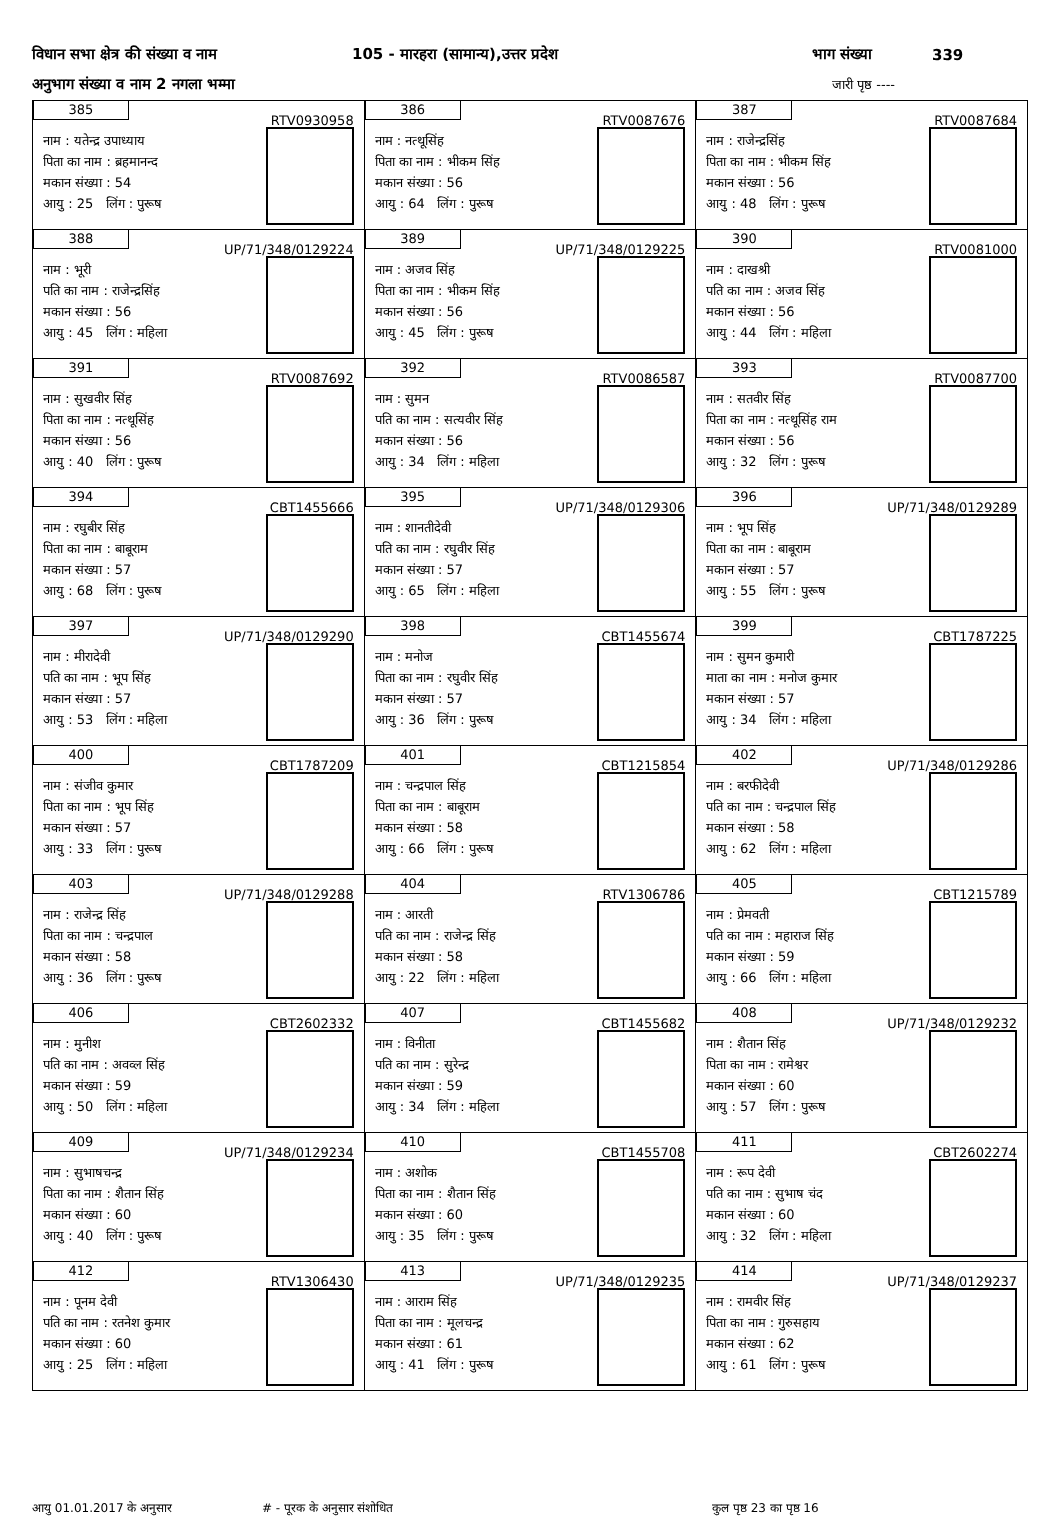विधान सभा क्षेत्र की संख्या व नाम 105 - मारहरा (सामान्य),उत्तर प्रदेश भाग संख्या 339
अनुभाग संख्या व नाम 2 नगला भम्मा जारी पृष्ठ ----
| 385 RTV0930958 नाम : यतेन्द्र उपाध्याय पिता का नाम : ब्रहमानन्द मकान संख्या : 54 आयु : 25 लिंग : पुरूष | 386 RTV0087676 नाम : नत्थूसिंह पिता का नाम : भीकम सिंह मकान संख्या : 56 आयु : 64 लिंग : पुरूष | 387 RTV0087684 नाम : राजेन्द्रसिंह पिता का नाम : भीकम सिंह मकान संख्या : 56 आयु : 48 लिंग : पुरूष |
| 388 UP/71/348/0129224 नाम : भूरी पति का नाम : राजेन्द्रसिंह मकान संख्या : 56 आयु : 45 लिंग : महिला | 389 UP/71/348/0129225 नाम : अजव सिंह पिता का नाम : भीकम सिंह मकान संख्या : 56 आयु : 45 लिंग : पुरूष | 390 RTV0081000 नाम : दाखश्री पति का नाम : अजव सिंह मकान संख्या : 56 आयु : 44 लिंग : महिला |
| 391 RTV0087692 नाम : सुखवीर सिंह पिता का नाम : नत्थूसिंह मकान संख्या : 56 आयु : 40 लिंग : पुरूष | 392 RTV0086587 नाम : सुमन पति का नाम : सत्यवीर सिंह मकान संख्या : 56 आयु : 34 लिंग : महिला | 393 RTV0087700 नाम : सतवीर सिंह पिता का नाम : नत्थूसिंह राम मकान संख्या : 56 आयु : 32 लिंग : पुरूष |
| 394 CBT1455666 नाम : रघुबीर सिंह पिता का नाम : बाबूराम मकान संख्या : 57 आयु : 68 लिंग : पुरूष | 395 UP/71/348/0129306 नाम : शानतीदेवी पति का नाम : रघुवीर सिंह मकान संख्या : 57 आयु : 65 लिंग : महिला | 396 UP/71/348/0129289 नाम : भूप सिंह पिता का नाम : बाबूराम मकान संख्या : 57 आयु : 55 लिंग : पुरूष |
| 397 UP/71/348/0129290 नाम : मीरादेवी पति का नाम : भूप सिंह मकान संख्या : 57 आयु : 53 लिंग : महिला | 398 CBT1455674 नाम : मनोज पिता का नाम : रघुवीर सिंह मकान संख्या : 57 आयु : 36 लिंग : पुरूष | 399 CBT1787225 नाम : सुमन कुमारी माता का नाम : मनोज कुमार मकान संख्या : 57 आयु : 34 लिंग : महिला |
| 400 CBT1787209 नाम : संजीव कुमार पिता का नाम : भूप सिंह मकान संख्या : 57 आयु : 33 लिंग : पुरूष | 401 CBT1215854 नाम : चन्द्रपाल सिंह पिता का नाम : बाबूराम मकान संख्या : 58 आयु : 66 लिंग : पुरूष | 402 UP/71/348/0129286 नाम : बरफीदेवी पति का नाम : चन्द्रपाल सिंह मकान संख्या : 58 आयु : 62 लिंग : महिला |
| 403 UP/71/348/0129288 नाम : राजेन्द्र सिंह पिता का नाम : चन्द्रपाल मकान संख्या : 58 आयु : 36 लिंग : पुरूष | 404 RTV1306786 नाम : आरती पति का नाम : राजेन्द्र सिंह मकान संख्या : 58 आयु : 22 लिंग : महिला | 405 CBT1215789 नाम : प्रेमवती पति का नाम : महाराज सिंह मकान संख्या : 59 आयु : 66 लिंग : महिला |
| 406 CBT2602332 नाम : मुनीश पति का नाम : अवव्ल सिंह मकान संख्या : 59 आयु : 50 लिंग : महिला | 407 CBT1455682 नाम : विनीता पति का नाम : सुरेन्द्र मकान संख्या : 59 आयु : 34 लिंग : महिला | 408 UP/71/348/0129232 नाम : शैतान सिंह पिता का नाम : रामेश्वर मकान संख्या : 60 आयु : 57 लिंग : पुरूष |
| 409 UP/71/348/0129234 नाम : सुभाषचन्द्र पिता का नाम : शैतान सिंह मकान संख्या : 60 आयु : 40 लिंग : पुरूष | 410 CBT1455708 नाम : अशोक पिता का नाम : शैतान सिंह मकान संख्या : 60 आयु : 35 लिंग : पुरूष | 411 CBT2602274 नाम : रूप देवी पति का नाम : सुभाष चंद मकान संख्या : 60 आयु : 32 लिंग : महिला |
| 412 RTV1306430 नाम : पूनम देवी पति का नाम : रतनेश कुमार मकान संख्या : 60 आयु : 25 लिंग : महिला | 413 UP/71/348/0129235 नाम : आराम सिंह पिता का नाम : मूलचन्द्र मकान संख्या : 61 आयु : 41 लिंग : पुरूष | 414 UP/71/348/0129237 नाम : रामवीर सिंह पिता का नाम : गुरुसहाय मकान संख्या : 62 आयु : 61 लिंग : पुरूष |
आयु 01.01.2017 के अनुसार # - पूरक के अनुसार संशोधित कुल पृष्ठ 23 का पृष्ठ 16